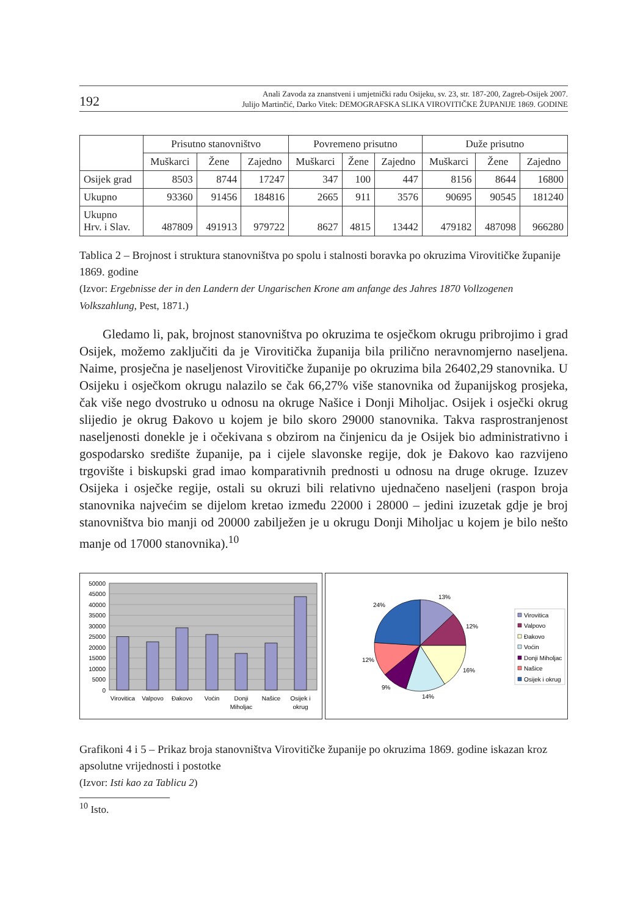192
Anali Zavoda za znanstveni i umjetnički radu Osijeku, sv. 23, str. 187-200, Zagreb-Osijek 2007.
Julijo Martinčić, Darko Vitek: DEMOGRAFSKA SLIKA VIROVITIČKE ŽUPANIJE 1869. GODINE
| | Prisutno stanovništvo | | | Povremeno prisutno | | | Duže prisutno | | |
| --- | --- | --- | --- | --- | --- | --- | --- | --- | --- |
| | Muškarci | Žene | Zajedno | Muškarci | Žene | Zajedno | Muškarci | Žene | Zajedno |
| Osijek grad | 8503 | 8744 | 17247 | 347 | 100 | 447 | 8156 | 8644 | 16800 |
| Ukupno | 93360 | 91456 | 184816 | 2665 | 911 | 3576 | 90695 | 90545 | 181240 |
| Ukupno Hrv. i Slav. | 487809 | 491913 | 979722 | 8627 | 4815 | 13442 | 479182 | 487098 | 966280 |
Tablica 2 – Brojnost i struktura stanovništva po spolu i stalnosti boravka po okruzima Virovitičke županije 1869. godine
(Izvor: Ergebnisse der in den Landern der Ungarischen Krone am anfange des Jahres 1870 Vollzogenen Volkszahlung, Pest, 1871.)
Gledamo li, pak, brojnost stanovništva po okruzima te osječkom okrugu pribrojimo i grad Osijek, možemo zaključiti da je Virovitička županija bila prilično neravnomjerno naseljena. Naime, prosječna je naseljenost Virovitičke županije po okruzima bila 26402,29 stanovnika. U Osijeku i osječkom okrugu nalazilo se čak 66,27% više stanovnika od županijskog prosjeka, čak više nego dvostruko u odnosu na okruge Našice i Donji Miholjac. Osijek i osječki okrug slijedio je okrug Đakovo u kojem je bilo skoro 29000 stanovnika. Takva rasprostranjenost naseljenosti donekle je i očekivana s obzirom na činjenicu da je Osijek bio administrativno i gospodarsko središte županije, pa i cijele slavonske regije, dok je Đakovo kao razvijeno trgovište i biskupski grad imao komparativnih prednosti u odnosu na druge okruge. Izuzev Osijeka i osječke regije, ostali su okruzi bili relativno ujednačeno naseljeni (raspon broja stanovnika najvećim se dijelom kretao između 22000 i 28000 – jedini izuzetak gdje je broj stanovništva bio manji od 20000 zabilježen je u okrugu Donji Miholjac u kojem je bilo nešto manje od 17000 stanovnika).<sup>10</sup>
50000
45000
40000
35000
30000
25000
20000
15000
10000
5000
0
Virovitica
Valpovo
Đakovo
Voćin
Donji
Miholjac
Našice
Osijek i
okrug
13%
12%
16%
14%
9%
12%
24%
Virovitica
Valpovo
Đakovo
Voćin
Donji Miholjac
Našice
Osijek i okrug
Grafikoni 4 i 5 – Prikaz broja stanovništva Virovitičke županije po okruzima 1869. godine iskazan kroz apsolutne vrijednosti i postotke
(Izvor: Isti kao za Tablicu 2)
<sup>10</sup> Isto.